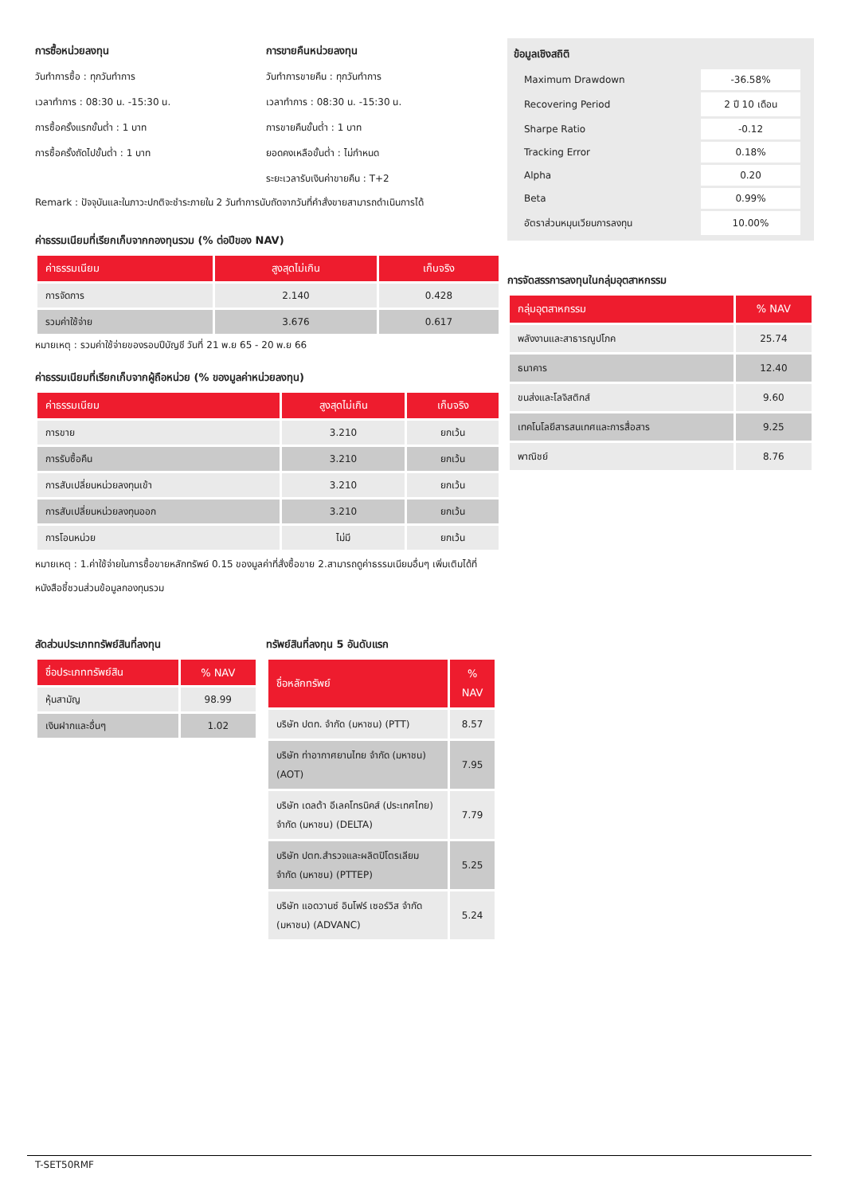การซื้อหน่วยลงทุน
วันทำการซื้อ : ทุกวันทำการ
เวลาทำการ : 08:30 น. -15:30 น.
การซื้อครั้งแรกขั้นต่ำ : 1 บาท
การซื้อครั้งถัดไปขั้นต่ำ : 1 บาท
การขายคืนหน่วยลงทุน
วันทำการขายคืน : ทุกวันทำการ
เวลาทำการ : 08:30 น. -15:30 น.
การขายคืนขั้นต่ำ : 1 บาท
ยอดคงเหลือขั้นต่ำ : ไม่กำหนด
ระยะเวลารับเงินค่าขายคืน : T+2
Remark : ปัจจุบันและในภาวะปกติจะชำระภายใน 2 วันทำการนับถัดจากวันที่คำสั่งขายสามารถดำเนินการได้
ค่าธรรมเนียมที่เรียกเก็บจากกองทุนรวม (% ต่อปีของ NAV)
| ค่าธรรมเนียม | สูงสุดไม่เกิน | เก็บจริง |
| --- | --- | --- |
| การจัดการ | 2.140 | 0.428 |
| รวมค่าใช้จ่าย | 3.676 | 0.617 |
หมายเหตุ : รวมค่าใช้จ่ายของรอบปีบัญชี วันที่ 21 พ.ย 65 - 20 พ.ย 66
ค่าธรรมเนียมที่เรียกเก็บจากผู้ถือหน่วย (% ของมูลค่าหน่วยลงทุน)
| ค่าธรรมเนียม | สูงสุดไม่เกิน | เก็บจริง |
| --- | --- | --- |
| การขาย | 3.210 | ยกเว้น |
| การรับซื้อคืน | 3.210 | ยกเว้น |
| การสับเปลี่ยนหน่วยลงทุนเข้า | 3.210 | ยกเว้น |
| การสับเปลี่ยนหน่วยลงทุนออก | 3.210 | ยกเว้น |
| การโอนหน่วย | ไม่มี | ยกเว้น |
หมายเหตุ : 1.ค่าใช้จ่ายในการซื้อขายหลักทรัพย์ 0.15 ของมูลค่าที่สั่งซื้อขาย 2.สามารถดูค่าธรรมเนียมอื่นๆ เพิ่มเติมได้ที่หนังสือชี้ชวนส่วนข้อมูลกองทุนรวม
สัดส่วนประเภททรัพย์สินที่ลงทุน
| ชื่อประเภททรัพย์สิน | % NAV |
| --- | --- |
| หุ้นสามัญ | 98.99 |
| เงินฝากและอื่นๆ | 1.02 |
ทรัพย์สินที่ลงทุน 5 อันดับแรก
| ชื่อหลักทรัพย์ | % NAV |
| --- | --- |
| บริษัท ปตท. จำกัด (มหาชน) (PTT) | 8.57 |
| บริษัท ท่าอากาศยานไทย จำกัด (มหาชน) (AOT) | 7.95 |
| บริษัท เดลต้า อีเลคโทรนิคส์ (ประเทศไทย) จำกัด (มหาชน) (DELTA) | 7.79 |
| บริษัท ปตท.สำรวจและผลิตปิโตรเลียม จำกัด (มหาชน) (PTTEP) | 5.25 |
| บริษัท แอดวานซ์ อินโฟร์ เซอร์วิส จำกัด (มหาชน) (ADVANC) | 5.24 |
ข้อมูลเชิงสถิติ
| Maximum Drawdown | -36.58% |
| Recovering Period | 2 ปี 10 เดือน |
| Sharpe Ratio | -0.12 |
| Tracking Error | 0.18% |
| Alpha | 0.20 |
| Beta | 0.99% |
| อัตราส่วนหมุนเวียนการลงทุน | 10.00% |
การจัดสรรการลงทุนในกลุ่มอุตสาหกรรม
| กลุ่มอุตสาหกรรม | % NAV |
| --- | --- |
| พลังงานและสาธารณูปโภค | 25.74 |
| ธนาคาร | 12.40 |
| ขนส่งและโลจิสติกส์ | 9.60 |
| เทคโนโลยีสารสนเทศและการสื่อสาร | 9.25 |
| พาณิชย์ | 8.76 |
T-SET50RMF